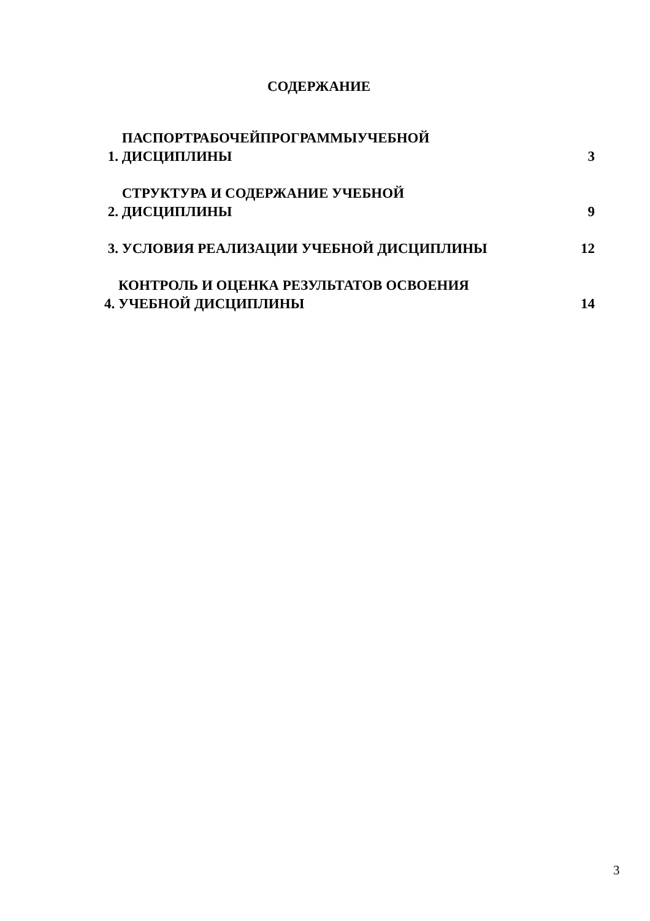СОДЕРЖАНИЕ
ПАСПОРТРАБОЧЕЙПРОГРАММЫУЧЕБНОЙ
1. ДИСЦИПЛИНЫ
3
СТРУКТУРА И СОДЕРЖАНИЕ УЧЕБНОЙ
2. ДИСЦИПЛИНЫ
9
3. УСЛОВИЯ РЕАЛИЗАЦИИ УЧЕБНОЙ ДИСЦИПЛИНЫ
12
КОНТРОЛЬ И ОЦЕНКА РЕЗУЛЬТАТОВ ОСВОЕНИЯ
4. УЧЕБНОЙ ДИСЦИПЛИНЫ
14
3